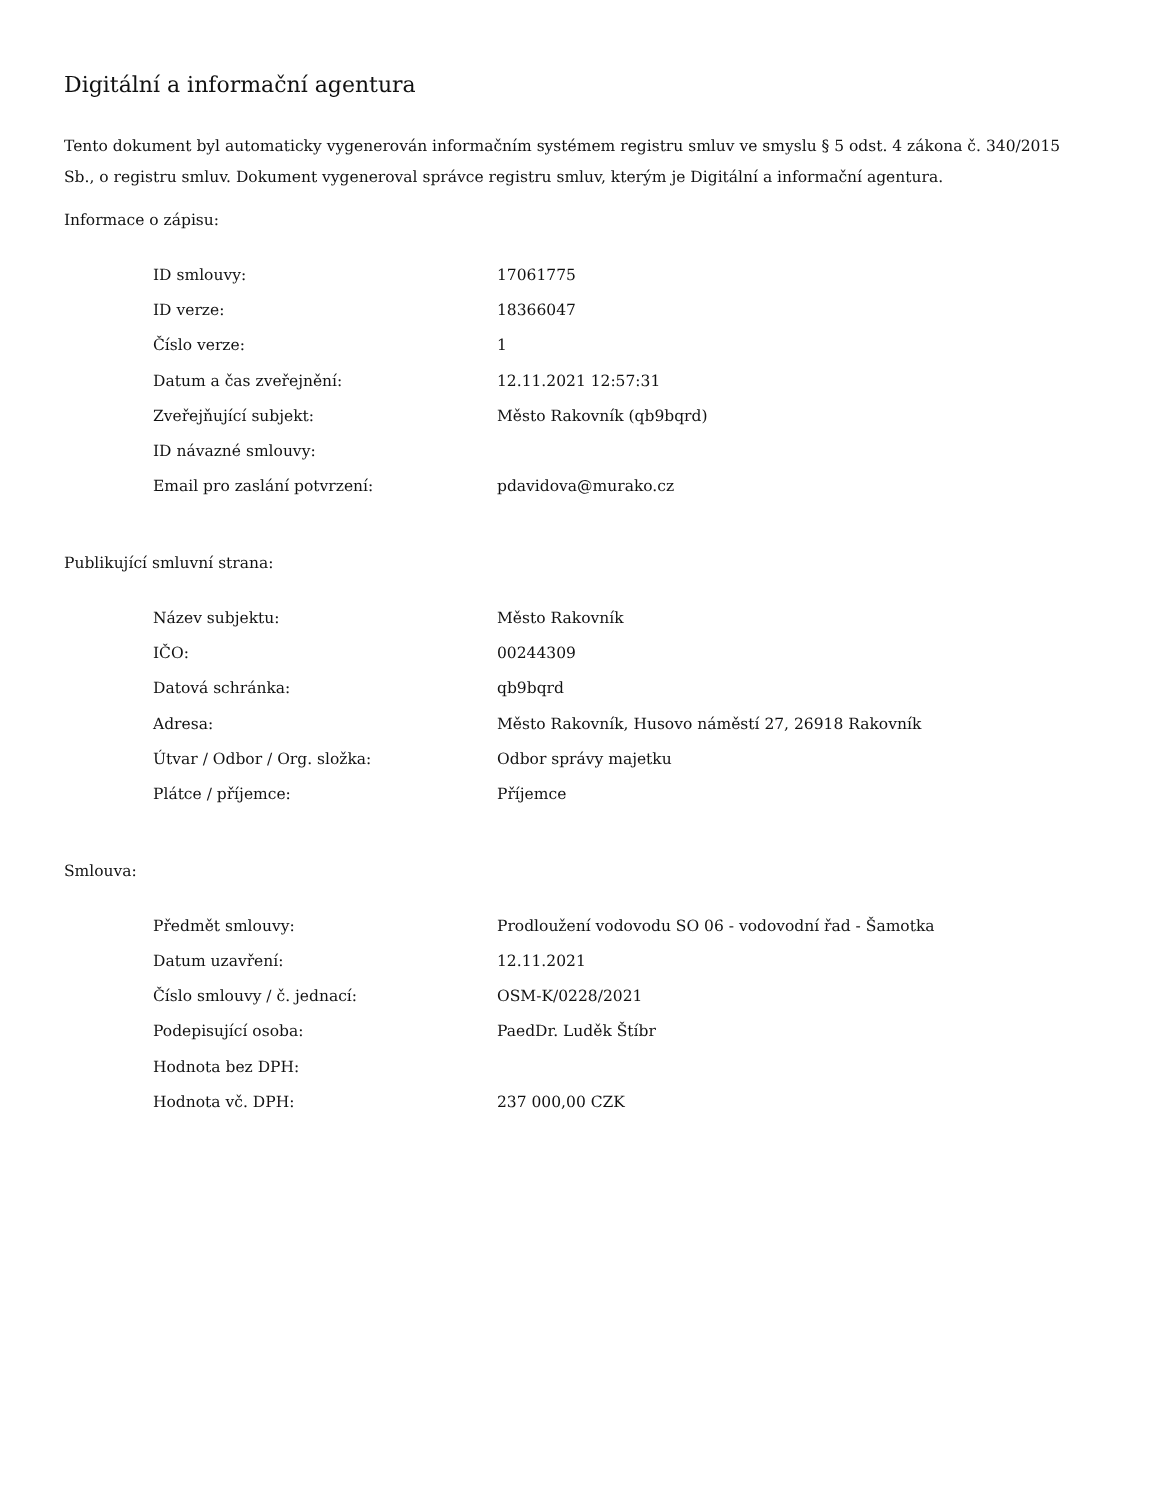Digitální a informační agentura
Tento dokument byl automaticky vygenerován informačním systémem registru smluv ve smyslu § 5 odst. 4 zákona č. 340/2015 Sb., o registru smluv. Dokument vygeneroval správce registru smluv, kterým je Digitální a informační agentura.
Informace o zápisu:
| ID smlouvy: | 17061775 |
| ID verze: | 18366047 |
| Číslo verze: | 1 |
| Datum a čas zveřejnění: | 12.11.2021 12:57:31 |
| Zveřejňující subjekt: | Město Rakovník (qb9bqrd) |
| ID návazné smlouvy: | |
| Email pro zaslání potvrzení: | pdavidova@murako.cz |
Publikující smluvní strana:
| Název subjektu: | Město Rakovník |
| IČO: | 00244309 |
| Datová schránka: | qb9bqrd |
| Adresa: | Město Rakovník, Husovo náměstí 27, 26918 Rakovník |
| Útvar / Odbor / Org. složka: | Odbor správy majetku |
| Plátce / příjemce: | Příjemce |
Smlouva:
| Předmět smlouvy: | Prodloužení vodovodu SO 06 - vodovodní řad - Šamotka |
| Datum uzavření: | 12.11.2021 |
| Číslo smlouvy / č. jednací: | OSM-K/0228/2021 |
| Podepisující osoba: | PaedDr. Luděk Štíbr |
| Hodnota bez DPH: | |
| Hodnota vč. DPH: | 237 000,00 CZK |